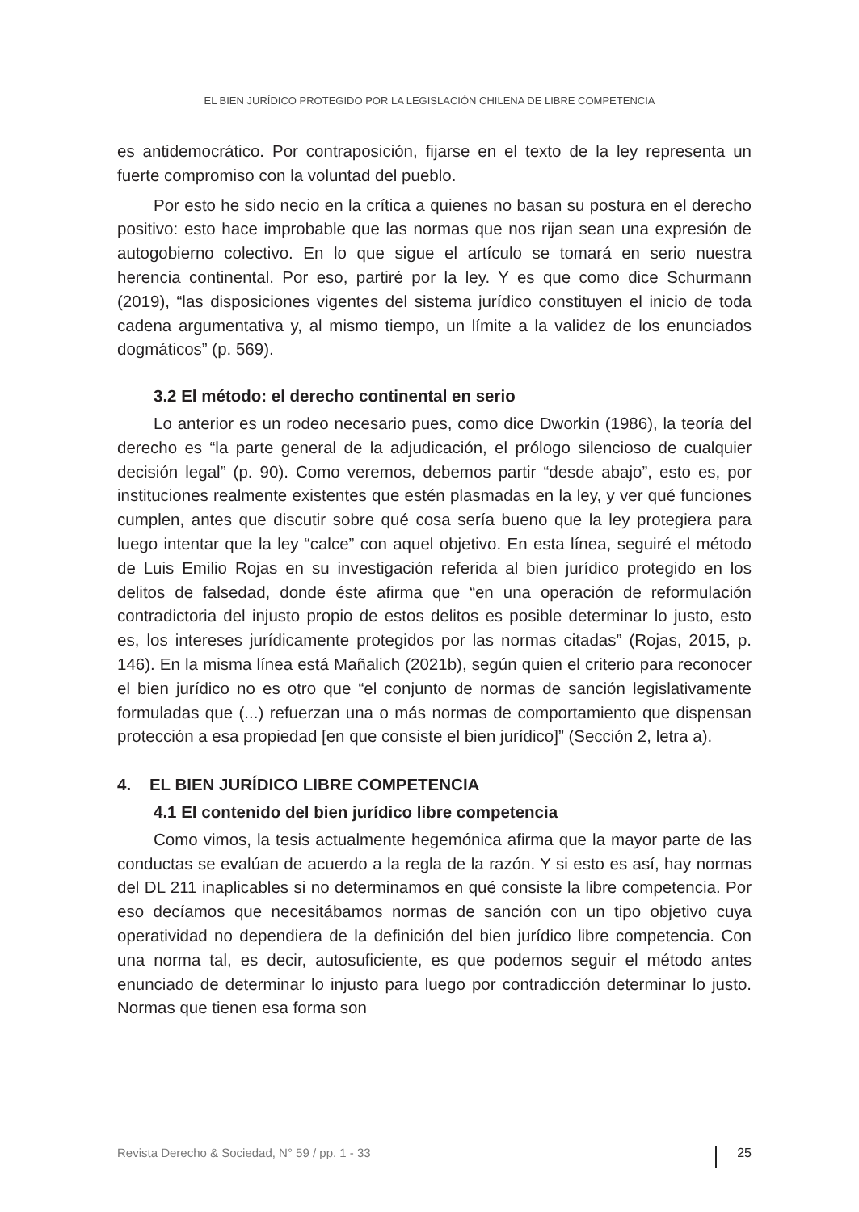EL BIEN JURÍDICO PROTEGIDO POR LA LEGISLACIÓN CHILENA DE LIBRE COMPETENCIA
es antidemocrático. Por contraposición, fijarse en el texto de la ley representa un fuerte compromiso con la voluntad del pueblo.
Por esto he sido necio en la crítica a quienes no basan su postura en el derecho positivo: esto hace improbable que las normas que nos rijan sean una expresión de autogobierno colectivo. En lo que sigue el artículo se tomará en serio nuestra herencia continental. Por eso, partiré por la ley. Y es que como dice Schurmann (2019), “las disposiciones vigentes del sistema jurídico constituyen el inicio de toda cadena argumentativa y, al mismo tiempo, un límite a la validez de los enunciados dogmáticos” (p. 569).
3.2 El método: el derecho continental en serio
Lo anterior es un rodeo necesario pues, como dice Dworkin (1986), la teoría del derecho es “la parte general de la adjudicación, el prólogo silencioso de cualquier decisión legal” (p. 90). Como veremos, debemos partir “desde abajo”, esto es, por instituciones realmente existentes que estén plasmadas en la ley, y ver qué funciones cumplen, antes que discutir sobre qué cosa sería bueno que la ley protegiera para luego intentar que la ley “calce” con aquel objetivo. En esta línea, seguiré el método de Luis Emilio Rojas en su investigación referida al bien jurídico protegido en los delitos de falsedad, donde éste afirma que “en una operación de reformulación contradictoria del injusto propio de estos delitos es posible determinar lo justo, esto es, los intereses jurídicamente protegidos por las normas citadas” (Rojas, 2015, p. 146). En la misma línea está Mañalich (2021b), según quien el criterio para reconocer el bien jurídico no es otro que “el conjunto de normas de sanción legislativamente formuladas que (...) refuerzan una o más normas de comportamiento que dispensan protección a esa propiedad [en que consiste el bien jurídico]” (Sección 2, letra a).
4. EL BIEN JURÍDICO LIBRE COMPETENCIA
4.1 El contenido del bien jurídico libre competencia
Como vimos, la tesis actualmente hegemónica afirma que la mayor parte de las conductas se evalúan de acuerdo a la regla de la razón. Y si esto es así, hay normas del DL 211 inaplicables si no determinamos en qué consiste la libre competencia. Por eso decíamos que necesitábamos normas de sanción con un tipo objetivo cuya operatividad no dependiera de la definición del bien jurídico libre competencia. Con una norma tal, es decir, autosuficiente, es que podemos seguir el método antes enunciado de determinar lo injusto para luego por contradicción determinar lo justo. Normas que tienen esa forma son
Revista Derecho & Sociedad, N° 59 / pp. 1 - 33 25